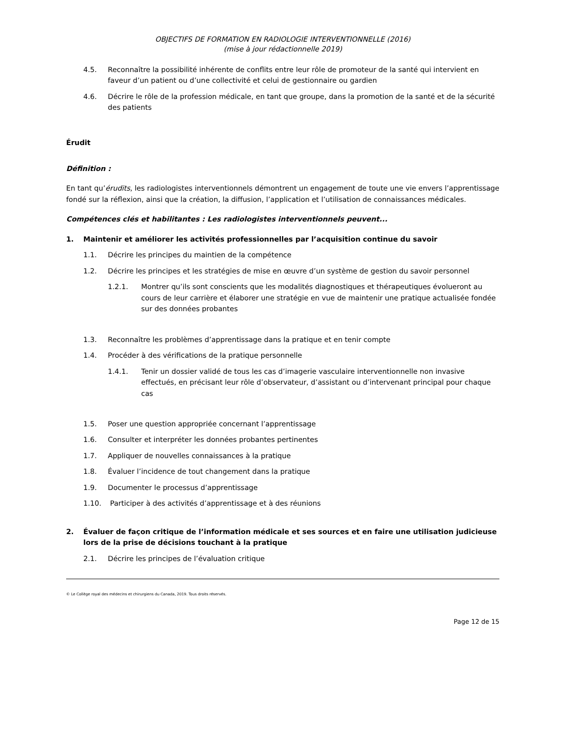OBJECTIFS DE FORMATION EN RADIOLOGIE INTERVENTIONNELLE (2016)
(mise à jour rédactionnelle 2019)
4.5. Reconnaître la possibilité inhérente de conflits entre leur rôle de promoteur de la santé qui intervient en faveur d’un patient ou d’une collectivité et celui de gestionnaire ou gardien
4.6. Décrire le rôle de la profession médicale, en tant que groupe, dans la promotion de la santé et de la sécurité des patients
Érudit
Définition :
En tant qu’érudits, les radiologistes interventionnels démontrent un engagement de toute une vie envers l’apprentissage fondé sur la réflexion, ainsi que la création, la diffusion, l’application et l’utilisation de connaissances médicales.
Compétences clés et habilitantes : Les radiologistes interventionnels peuvent...
1. Maintenir et améliorer les activités professionnelles par l’acquisition continue du savoir
1.1. Décrire les principes du maintien de la compétence
1.2. Décrire les principes et les stratégies de mise en œuvre d’un système de gestion du savoir personnel
1.2.1. Montrer qu’ils sont conscients que les modalités diagnostiques et thérapeutiques évolueront au cours de leur carrière et élaborer une stratégie en vue de maintenir une pratique actualisée fondée sur des données probantes
1.3. Reconnaître les problèmes d’apprentissage dans la pratique et en tenir compte
1.4. Procéder à des vérifications de la pratique personnelle
1.4.1. Tenir un dossier validé de tous les cas d’imagerie vasculaire interventionnelle non invasive effectués, en précisant leur rôle d’observateur, d’assistant ou d’intervenant principal pour chaque cas
1.5. Poser une question appropriée concernant l’apprentissage
1.6. Consulter et interpréter les données probantes pertinentes
1.7. Appliquer de nouvelles connaissances à la pratique
1.8. Évaluer l’incidence de tout changement dans la pratique
1.9. Documenter le processus d’apprentissage
1.10. Participer à des activités d’apprentissage et à des réunions
2. Évaluer de façon critique de l’information médicale et ses sources et en faire une utilisation judicieuse lors de la prise de décisions touchant à la pratique
2.1. Décrire les principes de l’évaluation critique
© Le Collège royal des médecins et chirurgiens du Canada, 2019. Tous droits réservés.
Page 12 de 15